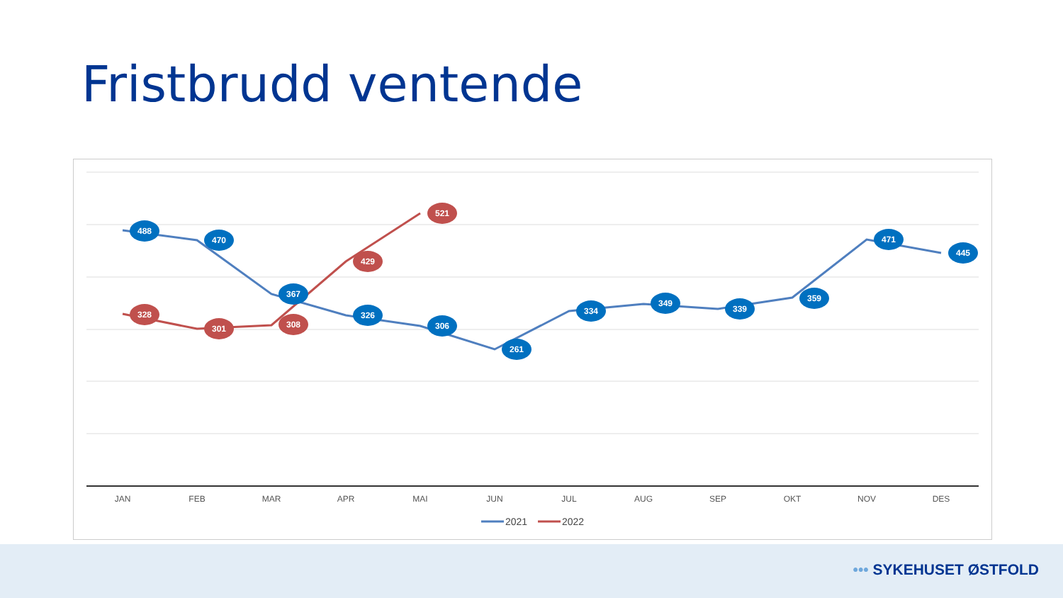Fristbrudd ventende
488
470
367
326
306
261
334
349
339
359
471
445
328
301
308
429
521
JAN
FEB
MAR
APR
MAI
JUN
JUL
AUG
SEP
OKT
NOV
DES
2021
2022
••• SYKEHUSET ØSTFOLD